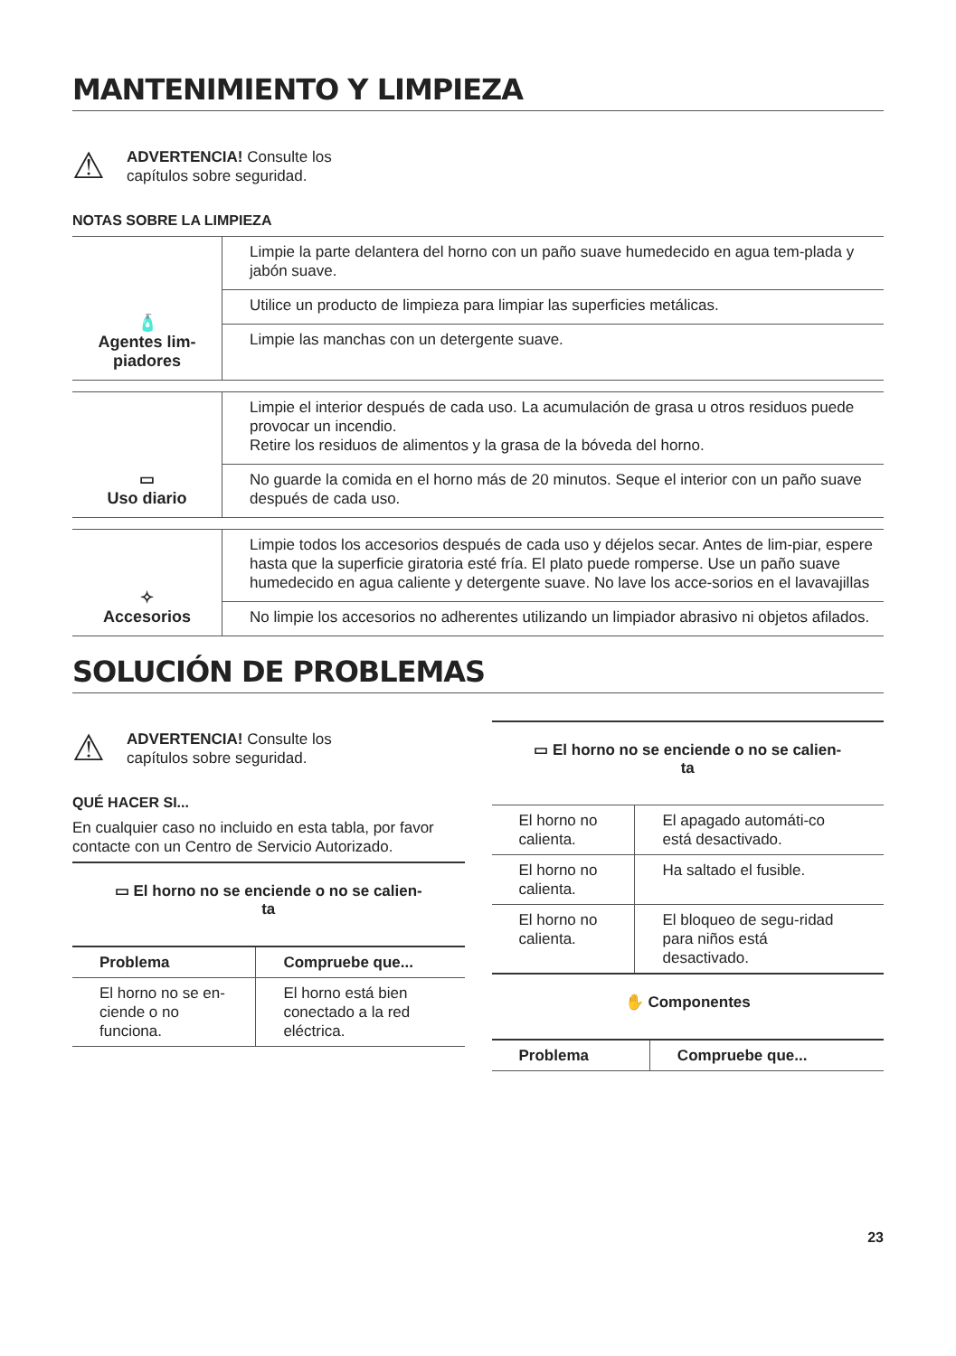MANTENIMIENTO Y LIMPIEZA
⚠
ADVERTENCIA! Consulte los
capítulos sobre seguridad.
NOTAS SOBRE LA LIMPIEZA
| 🧴 Agentes lim- piadores | Limpie la parte delantera del horno con un paño suave humedecido en agua tem-plada y jabón suave. |
| | Utilice un producto de limpieza para limpiar las superficies metálicas. |
| | Limpie las manchas con un detergente suave. |
| ▭ Uso diario | Limpie el interior después de cada uso. La acumulación de grasa u otros residuos puede provocar un incendio. Retire los residuos de alimentos y la grasa de la bóveda del horno. |
| | No guarde la comida en el horno más de 20 minutos. Seque el interior con un paño suave después de cada uso. |
| ✧ Accesorios | Limpie todos los accesorios después de cada uso y déjelos secar. Antes de lim-piar, espere hasta que la superficie giratoria esté fría. El plato puede romperse. Use un paño suave humedecido en agua caliente y detergente suave. No lave los acce-sorios en el lavavajillas |
| | No limpie los accesorios no adherentes utilizando un limpiador abrasivo ni objetos afilados. |
SOLUCIÓN DE PROBLEMAS
⚠
ADVERTENCIA! Consulte los
capítulos sobre seguridad.
QUÉ HACER SI...
En cualquier caso no incluido en esta tabla, por favor contacte con un Centro de Servicio Autorizado.
▭ El horno no se enciende o no se calien-
ta
| Problema | Compruebe que... |
| --- | --- |
| El horno no se en-ciende o no funciona. | El horno está bien conectado a la red eléctrica. |
▭ El horno no se enciende o no se calien-
ta
| El horno no calienta. | El apagado automáti-co está desactivado. |
| El horno no calienta. | Ha saltado el fusible. |
| El horno no calienta. | El bloqueo de segu-ridad para niños está desactivado. |
✋ Componentes
| Problema | Compruebe que... |
| --- | --- |
23